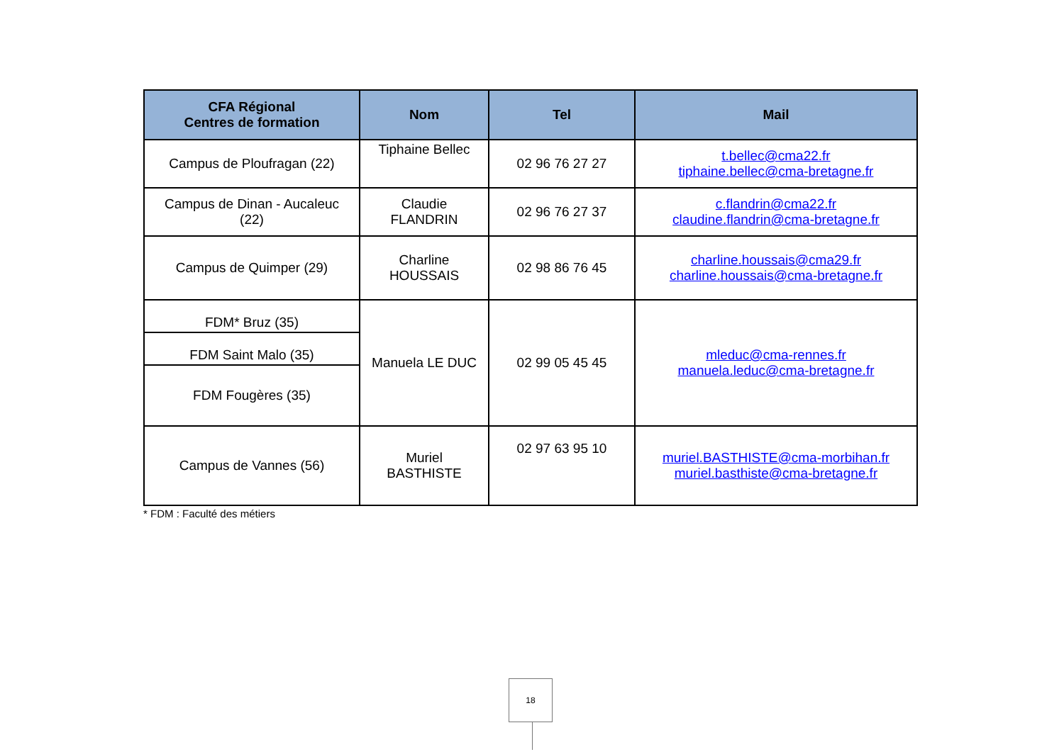| CFA Régional Centres de formation | Nom | Tel | Mail |
| --- | --- | --- | --- |
| Campus de Ploufragan (22) | Tiphaine Bellec | 02 96 76 27 27 | t.bellec@cma22.fr tiphaine.bellec@cma-bretagne.fr |
| Campus de Dinan - Aucaleuc (22) | Claudie FLANDRIN | 02 96 76 27 37 | c.flandrin@cma22.fr claudine.flandrin@cma-bretagne.fr |
| Campus de Quimper (29) | Charline HOUSSAIS | 02 98 86 76 45 | charline.houssais@cma29.fr charline.houssais@cma-bretagne.fr |
| FDM* Bruz (35) | Manuela LE DUC | 02 99 05 45 45 | mleduc@cma-rennes.fr manuela.leduc@cma-bretagne.fr |
| FDM Saint Malo (35) | | | |
| FDM Fougères (35) | | | |
| Campus de Vannes (56) | Muriel BASTHISTE | 02 97 63 95 10 | muriel.BASTHISTE@cma-morbihan.fr muriel.basthiste@cma-bretagne.fr |
* FDM : Faculté des métiers
18